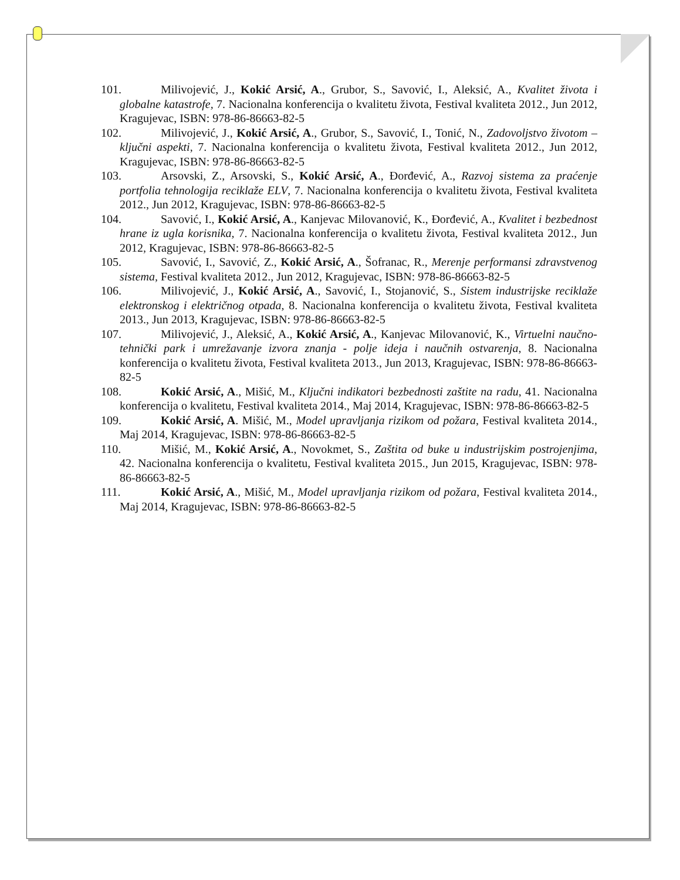101. Milivojević, J., Kokić Arsić, A., Grubor, S., Savović, I., Aleksić, A., Kvalitet života i globalne katastrofe, 7. Nacionalna konferencija o kvalitetu života, Festival kvaliteta 2012., Jun 2012, Kragujevac, ISBN: 978-86-86663-82-5
102. Milivojević, J., Kokić Arsić, A., Grubor, S., Savović, I., Tonić, N., Zadovoljstvo životom – ključni aspekti, 7. Nacionalna konferencija o kvalitetu života, Festival kvaliteta 2012., Jun 2012, Kragujevac, ISBN: 978-86-86663-82-5
103. Arsovski, Z., Arsovski, S., Kokić Arsić, A., Đorđević, A., Razvoj sistema za praćenje portfolia tehnologija reciklaže ELV, 7. Nacionalna konferencija o kvalitetu života, Festival kvaliteta 2012., Jun 2012, Kragujevac, ISBN: 978-86-86663-82-5
104. Savović, I., Kokić Arsić, A., Kanjevac Milovanović, K., Đorđević, A., Kvalitet i bezbednost hrane iz ugla korisnika, 7. Nacionalna konferencija o kvalitetu života, Festival kvaliteta 2012., Jun 2012, Kragujevac, ISBN: 978-86-86663-82-5
105. Savović, I., Savović, Z., Kokić Arsić, A., Šofranac, R., Merenje performansi zdravstvenog sistema, Festival kvaliteta 2012., Jun 2012, Kragujevac, ISBN: 978-86-86663-82-5
106. Milivojević, J., Kokić Arsić, A., Savović, I., Stojanović, S., Sistem industrijske reciklaže elektronskog i električnog otpada, 8. Nacionalna konferencija o kvalitetu života, Festival kvaliteta 2013., Jun 2013, Kragujevac, ISBN: 978-86-86663-82-5
107. Milivojević, J., Aleksić, A., Kokić Arsić, A., Kanjevac Milovanović, K., Virtuelni naučno-tehnički park i umrežavanje izvora znanja - polje ideja i naučnih ostvarenja, 8. Nacionalna konferencija o kvalitetu života, Festival kvaliteta 2013., Jun 2013, Kragujevac, ISBN: 978-86-86663-82-5
108. Kokić Arsić, A., Mišić, M., Ključni indikatori bezbednosti zaštite na radu, 41. Nacionalna konferencija o kvalitetu, Festival kvaliteta 2014., Maj 2014, Kragujevac, ISBN: 978-86-86663-82-5
109. Kokić Arsić, A. Mišić, M., Model upravljanja rizikom od požara, Festival kvaliteta 2014., Maj 2014, Kragujevac, ISBN: 978-86-86663-82-5
110. Mišić, M., Kokić Arsić, A., Novokmet, S., Zaštita od buke u industrijskim postrojenjima, 42. Nacionalna konferencija o kvalitetu, Festival kvaliteta 2015., Jun 2015, Kragujevac, ISBN: 978-86-86663-82-5
111. Kokić Arsić, A., Mišić, M., Model upravljanja rizikom od požara, Festival kvaliteta 2014., Maj 2014, Kragujevac, ISBN: 978-86-86663-82-5